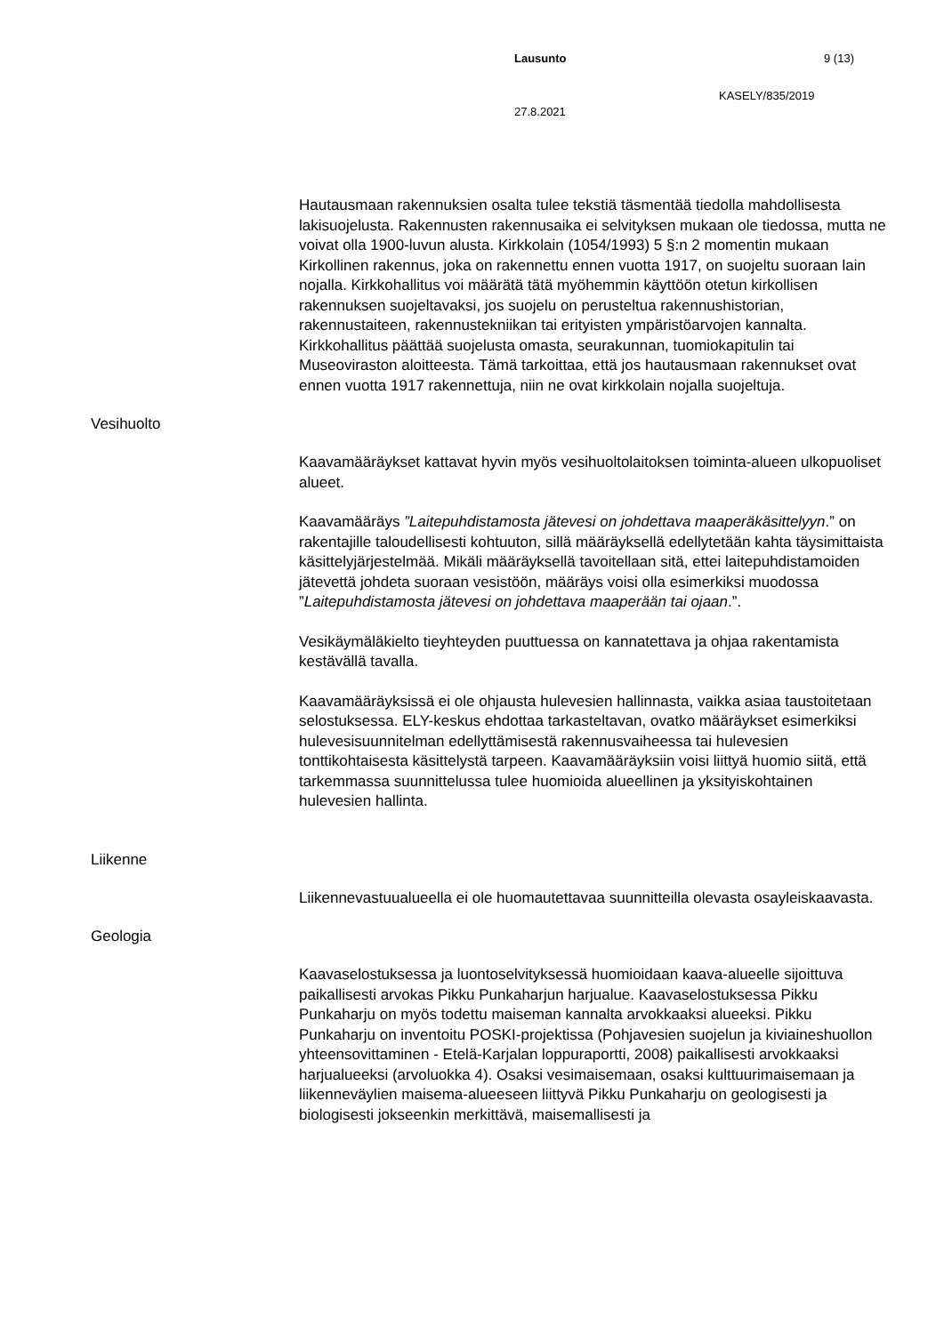Lausunto 9 (13)
KASELY/835/2019
27.8.2021
Hautausmaan rakennuksien osalta tulee tekstiä täsmentää tiedolla mahdollisesta lakisuojelusta. Rakennusten rakennusaika ei selvityksen mukaan ole tiedossa, mutta ne voivat olla 1900-luvun alusta. Kirkkolain (1054/1993) 5 §:n 2 momentin mukaan Kirkollinen rakennus, joka on rakennettu ennen vuotta 1917, on suojeltu suoraan lain nojalla. Kirkkohallitus voi määrätä tätä myöhemmin käyttöön otetun kirkollisen rakennuksen suojeltavaksi, jos suojelu on perusteltua rakennushistorian, rakennustaiteen, rakennustekniikan tai erityisten ympäristöarvojen kannalta. Kirkkohallitus päättää suojelusta omasta, seurakunnan, tuomiokapitulin tai Museoviraston aloitteesta. Tämä tarkoittaa, että jos hautausmaan rakennukset ovat ennen vuotta 1917 rakennettuja, niin ne ovat kirkkolain nojalla suojeltuja.
Vesihuolto
Kaavamääräykset kattavat hyvin myös vesihuoltolaitoksen toiminta-alueen ulkopuoliset alueet.
Kaavamääräys ”Laitepuhdistamosta jätevesi on johdettava maaperäkäsittelyyn.” on rakentajille taloudellisesti kohtuuton, sillä määräyksellä edellytetään kahta täysimittaista käsittelyjärjestelmää. Mikäli määräyksellä tavoitellaan sitä, ettei laitepuhdistamoiden jätevettä johdeta suoraan vesistöön, määräys voisi olla esimerkiksi muodossa ”Laitepuhdistamosta jätevesi on johdettava maaperään tai ojaan.”.
Vesikäymäläkielto tieyhteyden puuttuessa on kannatettava ja ohjaa rakentamista kestävällä tavalla.
Kaavamääräyksissä ei ole ohjausta hulevesien hallinnasta, vaikka asiaa taustoitetaan selostuksessa. ELY-keskus ehdottaa tarkasteltavan, ovatko määräykset esimerkiksi hulevesisuunnitelman edellyttämisestä rakennusvaiheessa tai hulevesien tonttikohtaisesta käsittelystä tarpeen. Kaavamääräyksiin voisi liittyä huomio siitä, että tarkemmassa suunnittelussa tulee huomioida alueellinen ja yksityiskohtainen hulevesien hallinta.
Liikenne
Liikennevastuualueella ei ole huomautettavaa suunnitteilla olevasta osayleiskaavasta.
Geologia
Kaavaselostuksessa ja luontoselvityksessä huomioidaan kaava-alueelle sijoittuva paikallisesti arvokas Pikku Punkaharjun harjualue. Kaavaselostuksessa Pikku Punkaharju on myös todettu maiseman kannalta arvokkaaksi alueeksi. Pikku Punkaharju on inventoitu POSKI-projektissa (Pohjavesien suojelun ja kiviaineshuollon yhteensovittaminen - Etelä-Karjalan loppuraportti, 2008) paikallisesti arvokkaaksi harjualueeksi (arvoluokka 4). Osaksi vesimaisemaan, osaksi kulttuurimaisemaan ja liikenneväylien maisema-alueeseen liittyvä Pikku Punkaharju on geologisesti ja biologisesti jokseenkin merkittävä, maisemallisesti ja